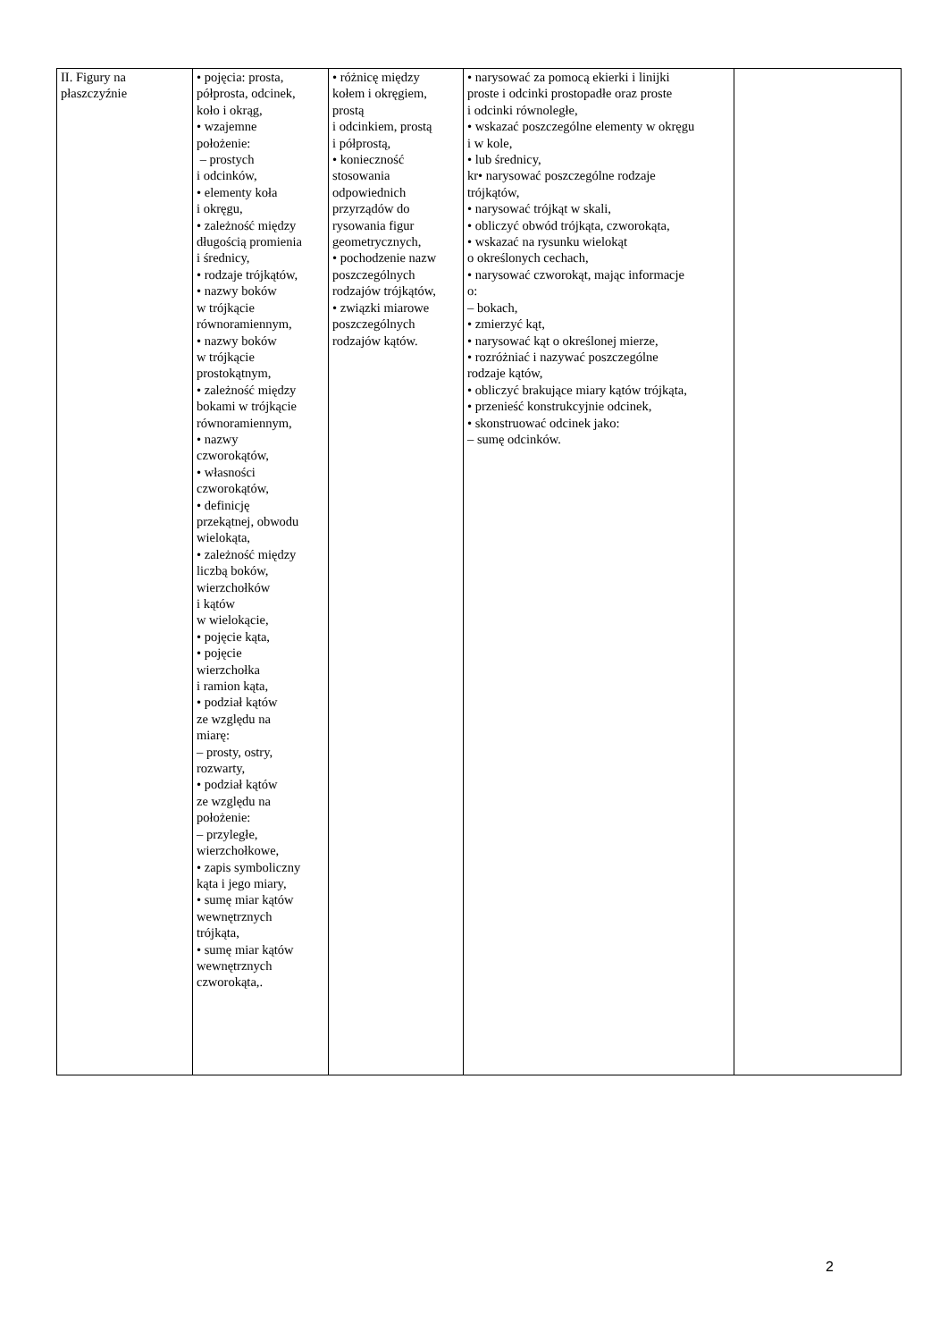| II. Figury na płaszczyźnie | • pojęcia: prosta, półprosta, odcinek, koło i okrąg, • wzajemne położenie: – prostych i odcinków, • elementy koła i okręgu, • zależność między długością promienia i średnicy, • rodzaje trójkątów, • nazwy boków w trójkącie równoramiennym, • nazwy boków w trójkącie prostokątnym, • zależność między bokami w trójkącie równoramiennym, • nazwy czworokątów, • własności czworokątów, • definicję przekątnej, obwodu wielokąta, • zależność między liczbą boków, wierzchołków i kątów w wielokącie, • pojęcie kąta, • pojęcie wierzchołka i ramion kąta, • podział kątów ze względu na miarę: – prosty, ostry, rozwarty, • podział kątów ze względu na położenie: – przyległe, wierzchołkowe, • zapis symboliczny kąta i jego miary, • sumę miar kątów wewnętrznych trójkąta, • sumę miar kątów wewnętrznych czworokąta,. | • różnicę między kołem i okręgiem, prostą i odcinkiem, prostą i półprostą, • konieczność stosowania odpowiednich przyrządów do rysowania figur geometrycznych, • pochodzenie nazw poszczególnych rodzajów trójkątów, • związki miarowe poszczególnych rodzajów kątów. | • narysować za pomocą ekierki i linijki proste i odcinki prostopadłe oraz proste i odcinki równoległe, • wskazać poszczególne elementy w okręgu i w kole, • lub średnicy, kr• narysować poszczególne rodzaje trójkątów, • narysować trójkąt w skali, • obliczyć obwód trójkąta, czworokąta, • wskazać na rysunku wielokąt o określonych cechach, • narysować czworokąt, mając informacje o: – bokach, • zmierzyć kąt, • narysować kąt o określonej mierze, • rozróżniać i nazywać poszczególne rodzaje kątów, • obliczyć brakujące miary kątów trójkąta, • przenieść konstrukcyjnie odcinek, • skonstruować odcinek jako: – sumę odcinków. | |
2